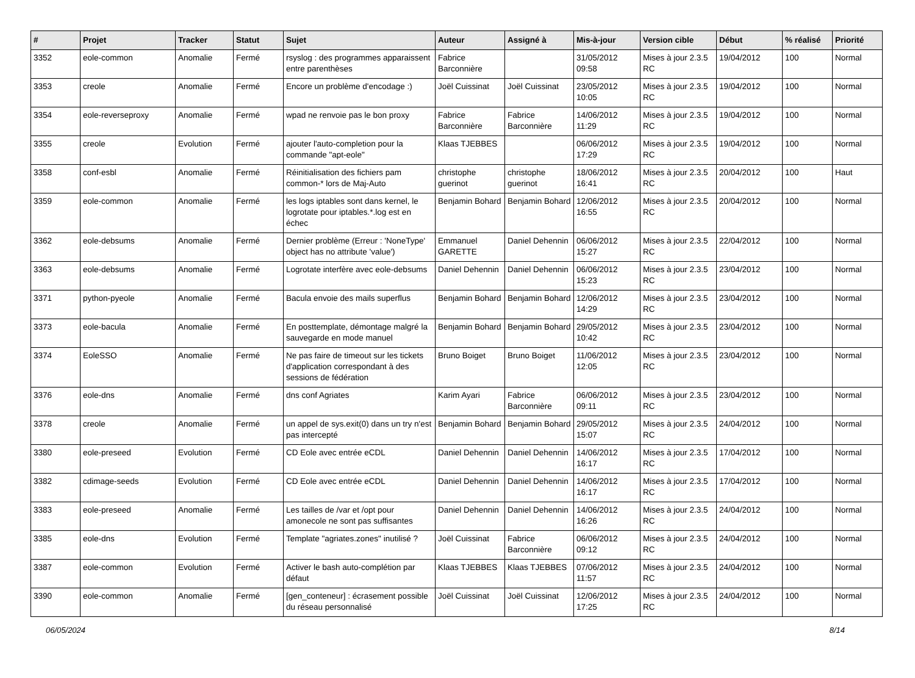| # | Projet | Tracker | Statut | Sujet | Auteur | Assigné à | Mis-à-jour | Version cible | Début | % réalisé | Priorité |
| --- | --- | --- | --- | --- | --- | --- | --- | --- | --- | --- | --- |
| 3352 | eole-common | Anomalie | Fermé | rsyslog : des programmes apparaissent entre parenthèses | Fabrice Barconnière | | 31/05/2012 09:58 | Mises à jour 2.3.5 RC | 19/04/2012 | 100 | Normal |
| 3353 | creole | Anomalie | Fermé | Encore un problème d'encodage :) | Joël Cuissinat | Joël Cuissinat | 23/05/2012 10:05 | Mises à jour 2.3.5 RC | 19/04/2012 | 100 | Normal |
| 3354 | eole-reverseproxy | Anomalie | Fermé | wpad ne renvoie pas le bon proxy | Fabrice Barconnière | Fabrice Barconnière | 14/06/2012 11:29 | Mises à jour 2.3.5 RC | 19/04/2012 | 100 | Normal |
| 3355 | creole | Evolution | Fermé | ajouter l'auto-completion pour la commande "apt-eole" | Klaas TJEBBES | | 06/06/2012 17:29 | Mises à jour 2.3.5 RC | 19/04/2012 | 100 | Normal |
| 3358 | conf-esbl | Anomalie | Fermé | Réinitialisation des fichiers pam common-* lors de Maj-Auto | christophe guerinot | christophe guerinot | 18/06/2012 16:41 | Mises à jour 2.3.5 RC | 20/04/2012 | 100 | Haut |
| 3359 | eole-common | Anomalie | Fermé | les logs iptables sont dans kernel, le logrotate pour iptables.*.log est en échec | Benjamin Bohard | Benjamin Bohard | 12/06/2012 16:55 | Mises à jour 2.3.5 RC | 20/04/2012 | 100 | Normal |
| 3362 | eole-debsums | Anomalie | Fermé | Dernier problème (Erreur : 'NoneType' object has no attribute 'value') | Emmanuel GARETTE | Daniel Dehennin | 06/06/2012 15:27 | Mises à jour 2.3.5 RC | 22/04/2012 | 100 | Normal |
| 3363 | eole-debsums | Anomalie | Fermé | Logrotate interfère avec eole-debsums | Daniel Dehennin | Daniel Dehennin | 06/06/2012 15:23 | Mises à jour 2.3.5 RC | 23/04/2012 | 100 | Normal |
| 3371 | python-pyeole | Anomalie | Fermé | Bacula envoie des mails superflus | Benjamin Bohard | Benjamin Bohard | 12/06/2012 14:29 | Mises à jour 2.3.5 RC | 23/04/2012 | 100 | Normal |
| 3373 | eole-bacula | Anomalie | Fermé | En posttemplate, démontage malgré la sauvegarde en mode manuel | Benjamin Bohard | Benjamin Bohard | 29/05/2012 10:42 | Mises à jour 2.3.5 RC | 23/04/2012 | 100 | Normal |
| 3374 | EoleSSO | Anomalie | Fermé | Ne pas faire de timeout sur les tickets d'application correspondant à des sessions de fédération | Bruno Boiget | Bruno Boiget | 11/06/2012 12:05 | Mises à jour 2.3.5 RC | 23/04/2012 | 100 | Normal |
| 3376 | eole-dns | Anomalie | Fermé | dns conf Agriates | Karim Ayari | Fabrice Barconnière | 06/06/2012 09:11 | Mises à jour 2.3.5 RC | 23/04/2012 | 100 | Normal |
| 3378 | creole | Anomalie | Fermé | un appel de sys.exit(0) dans un try n'est pas intercepté | Benjamin Bohard | Benjamin Bohard | 29/05/2012 15:07 | Mises à jour 2.3.5 RC | 24/04/2012 | 100 | Normal |
| 3380 | eole-preseed | Evolution | Fermé | CD Eole avec entrée eCDL | Daniel Dehennin | Daniel Dehennin | 14/06/2012 16:17 | Mises à jour 2.3.5 RC | 17/04/2012 | 100 | Normal |
| 3382 | cdimage-seeds | Evolution | Fermé | CD Eole avec entrée eCDL | Daniel Dehennin | Daniel Dehennin | 14/06/2012 16:17 | Mises à jour 2.3.5 RC | 17/04/2012 | 100 | Normal |
| 3383 | eole-preseed | Anomalie | Fermé | Les tailles de /var et /opt pour amonecole ne sont pas suffisantes | Daniel Dehennin | Daniel Dehennin | 14/06/2012 16:26 | Mises à jour 2.3.5 RC | 24/04/2012 | 100 | Normal |
| 3385 | eole-dns | Evolution | Fermé | Template "agriates.zones" inutilisé ? | Joël Cuissinat | Fabrice Barconnière | 06/06/2012 09:12 | Mises à jour 2.3.5 RC | 24/04/2012 | 100 | Normal |
| 3387 | eole-common | Evolution | Fermé | Activer le bash auto-complétion par défaut | Klaas TJEBBES | Klaas TJEBBES | 07/06/2012 11:57 | Mises à jour 2.3.5 RC | 24/04/2012 | 100 | Normal |
| 3390 | eole-common | Anomalie | Fermé | [gen_conteneur] : écrasement possible du réseau personnalisé | Joël Cuissinat | Joël Cuissinat | 12/06/2012 17:25 | Mises à jour 2.3.5 RC | 24/04/2012 | 100 | Normal |
06/05/2024 8/14